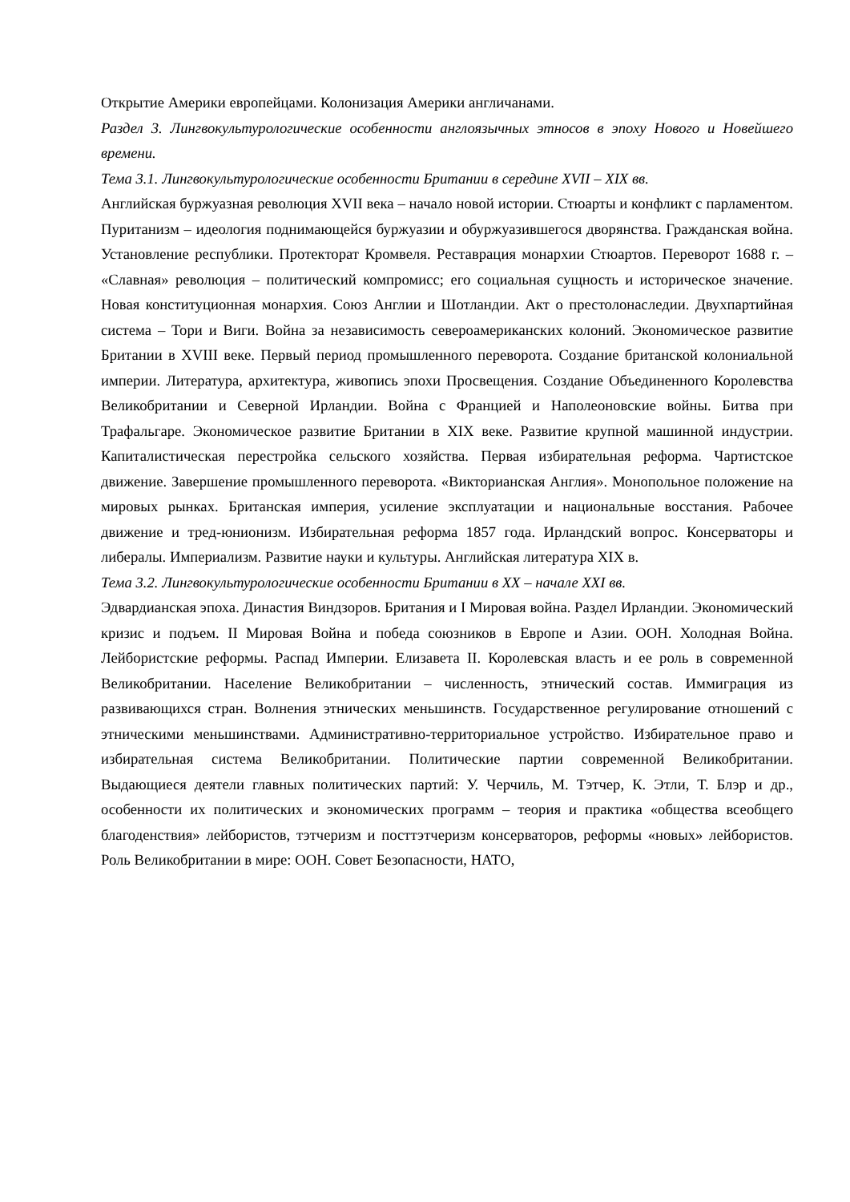Открытие Америки европейцами. Колонизация Америки англичанами.
Раздел 3. Лингвокультурологические особенности англоязычных этносов в эпоху Нового и Новейшего времени.
Тема 3.1. Лингвокультурологические особенности Британии в середине XVII – XIX вв.
Английская буржуазная революция XVII века – начало новой истории. Стюарты и конфликт с парламентом. Пуританизм – идеология поднимающейся буржуазии и обуржуазившегося дворянства. Гражданская война. Установление республики. Протекторат Кромвеля. Реставрация монархии Стюартов. Переворот 1688 г. – «Славная» революция – политический компромисс; его социальная сущность и историческое значение. Новая конституционная монархия. Союз Англии и Шотландии. Акт о престолонаследии. Двухпартийная система – Тори и Виги. Война за независимость североамериканских колоний. Экономическое развитие Британии в XVIII веке. Первый период промышленного переворота. Создание британской колониальной империи. Литература, архитектура, живопись эпохи Просвещения. Создание Объединенного Королевства Великобритании и Северной Ирландии. Война с Францией и Наполеоновские войны. Битва при Трафальгаре. Экономическое развитие Британии в XIX веке. Развитие крупной машинной индустрии. Капиталистическая перестройка сельского хозяйства. Первая избирательная реформа. Чартистское движение. Завершение промышленного переворота. «Викторианская Англия». Монопольное положение на мировых рынках. Британская империя, усиление эксплуатации и национальные восстания. Рабочее движение и тред-юнионизм. Избирательная реформа 1857 года. Ирландский вопрос. Консерваторы и либералы. Империализм. Развитие науки и культуры. Английская литература XIX в.
Тема 3.2. Лингвокультурологические особенности Британии в XX – начале XXI вв.
Эдвардианская эпоха. Династия Виндзоров. Британия и I Мировая война. Раздел Ирландии. Экономический кризис и подъем. II Мировая Война и победа союзников в Европе и Азии. ООН. Холодная Война. Лейбористские реформы. Распад Империи. Елизавета II. Королевская власть и ее роль в современной Великобритании. Население Великобритании – численность, этнический состав. Иммиграция из развивающихся стран. Волнения этнических меньшинств. Государственное регулирование отношений с этническими меньшинствами. Административно-территориальное устройство. Избирательное право и избирательная система Великобритании. Политические партии современной Великобритании. Выдающиеся деятели главных политических партий: У. Черчиль, М. Тэтчер, К. Этли, Т. Блэр и др., особенности их политических и экономических программ – теория и практика «общества всеобщего благоденствия» лейбористов, тэтчеризм и посттэтчеризм консерваторов, реформы «новых» лейбористов. Роль Великобритании в мире: ООН. Совет Безопасности, НАТО,